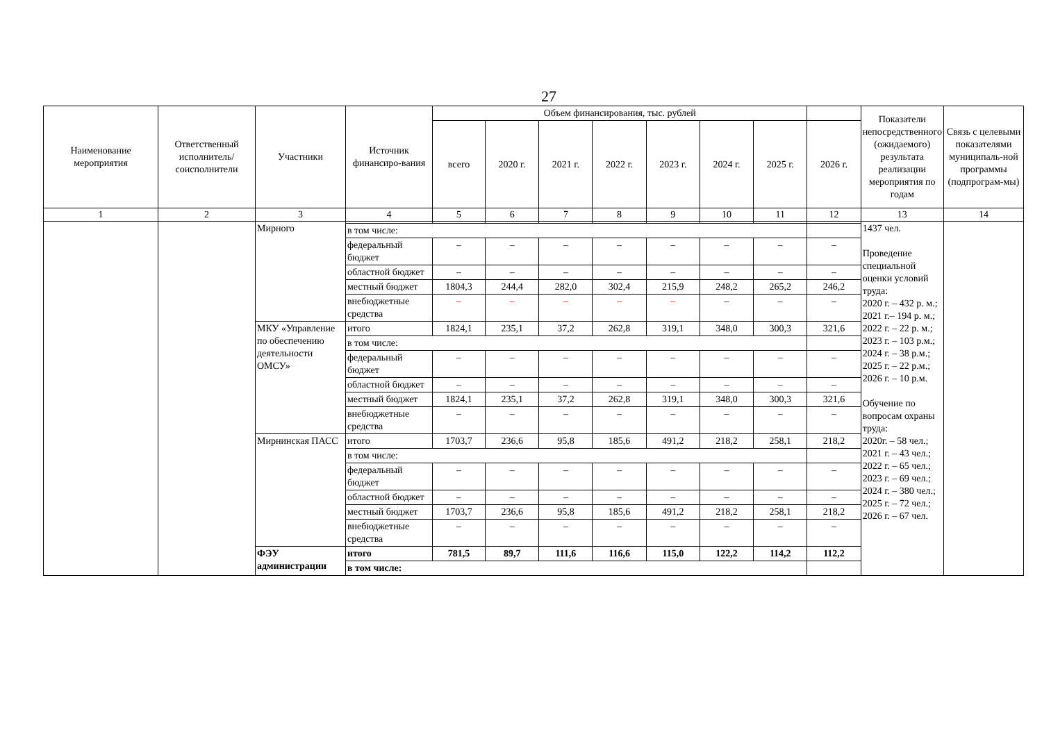27
| Наименование мероприятия | Ответственный исполнитель/ соисполнители | Участники | Источник финансиро-вания | Объем финансирования, тыс. рублей | | | | | | | | Показатели непосредственного (ожидаемого) результата реализации мероприятия по годам | Связь с целевыми показателями муниципаль-ной программы (подпрограм-мы) |
| --- | --- | --- | --- | --- | --- | --- | --- | --- | --- | --- | --- | --- | --- |
| | | | | всего | 2020 г. | 2021 г. | 2022 г. | 2023 г. | 2024 г. | 2025 г. | 2026 г. | | |
| 1 | 2 | 3 | 4 | 5 | 6 | 7 | 8 | 9 | 10 | 11 | 12 | 13 | 14 |
| | | Мирного | | | | | | | | | | 1437 чел. Проведение специальной оценки условий труда: 2020 г. – 432 р. м.; 2021 г.– 194 р. м.; 2022 г. – 22 р. м.; 2023 г. – 103 р.м.; 2024 г. – 38 р.м.; 2025 г. – 22 р.м.; 2026 г. – 10 р.м. Обучение по вопросам охраны труда: 2020г. – 58 чел.; 2021 г. – 43 чел.; 2022 г. – 65 чел.; 2023 г. – 69 чел.; 2024 г. – 380 чел.; 2025 г. – 72 чел.; 2026 г. – 67 чел. | |
| | | | в том числе: | | | | | | | | | | |
| | | | федеральный бюджет | – | – | – | – | – | – | – | – | | |
| | | | областной бюджет | – | – | – | – | – | – | – | – | | |
| | | | местный бюджет | 1804,3 | 244,4 | 282,0 | 302,4 | 215,9 | 248,2 | 265,2 | 246,2 | | |
| | | | внебюджетные средства | – | – | – | – | – | – | – | – | | |
| | | МКУ «Управление по обеспечению деятельности ОМСУ» | итого | 1824,1 | 235,1 | 37,2 | 262,8 | 319,1 | 348,0 | 300,3 | 321,6 | | |
| | | | в том числе: | | | | | | | | | | |
| | | | федеральный бюджет | – | – | – | – | – | – | – | – | | |
| | | | областной бюджет | – | – | – | – | – | – | – | – | | |
| | | | местный бюджет | 1824,1 | 235,1 | 37,2 | 262,8 | 319,1 | 348,0 | 300,3 | 321,6 | | |
| | | | внебюджетные средства | – | – | – | – | – | – | – | – | | |
| | | Мирнинская ПАСС | итого | 1703,7 | 236,6 | 95,8 | 185,6 | 491,2 | 218,2 | 258,1 | 218,2 | | |
| | | | в том числе: | | | | | | | | | | |
| | | | федеральный бюджет | – | – | – | – | – | – | – | – | | |
| | | | областной бюджет | – | – | – | – | – | – | – | – | | |
| | | | местный бюджет | 1703,7 | 236,6 | 95,8 | 185,6 | 491,2 | 218,2 | 258,1 | 218,2 | | |
| | | | внебюджетные средства | – | – | – | – | – | – | – | – | | |
| | | ФЭУ администрации | итого | 781,5 | 89,7 | 111,6 | 116,6 | 115,0 | 122,2 | 114,2 | 112,2 | | |
| | | | в том числе: | | | | | | | | | | |